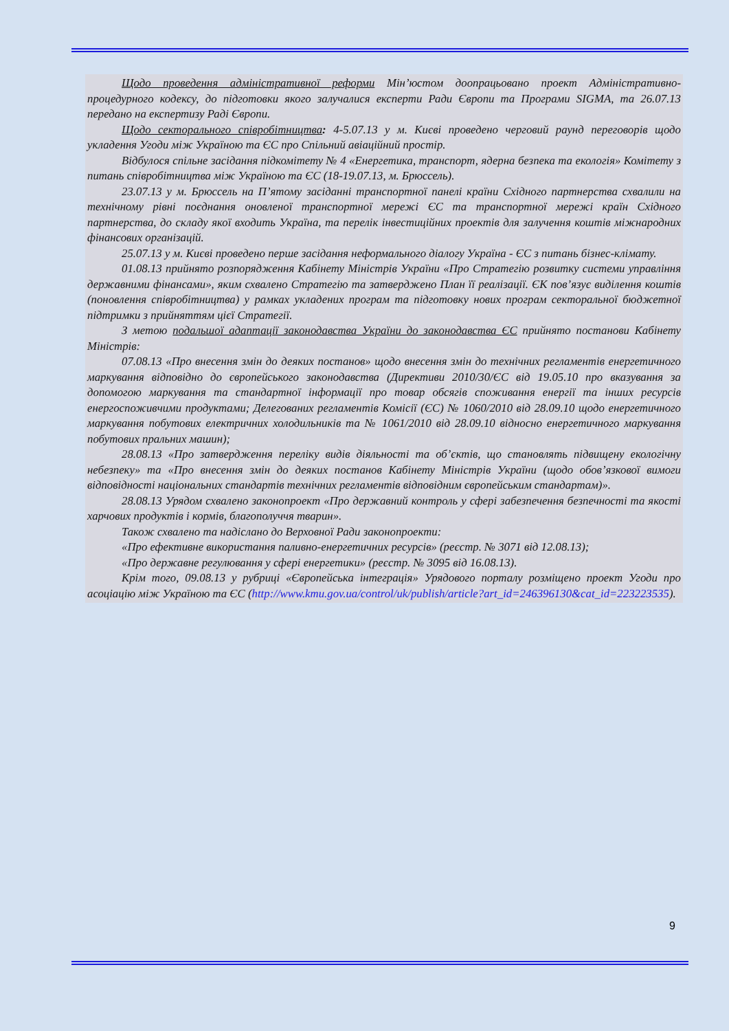Щодо проведення адміністративної реформи Мін’юстом доопрацьовано проект Адміністративно-процедурного кодексу, до підготовки якого залучалися експерти Ради Європи та Програми SIGMA, та 26.07.13 передано на експертизу Раді Європи.
Щодо секторального співробітництва: 4-5.07.13 у м. Києві проведено черговий раунд переговорів щодо укладення Угоди між Україною та ЄС про Спільний авіаційний простір.
Відбулося спільне засідання підкомітету № 4 «Енергетика, транспорт, ядерна безпека та екологія» Комітету з питань співробітництва між Україною та ЄС (18-19.07.13, м. Брюссель).
23.07.13 у м. Брюссель на П’ятому засіданні транспортної панелі країни Східного партнерства схвалили на технічному рівні поєднання оновленої транспортної мережі ЄС та транспортної мережі країн Східного партнерства, до складу якої входить Україна, та перелік інвестиційних проектів для залучення коштів міжнародних фінансових організацій.
25.07.13 у м. Києві проведено перше засідання неформального діалогу Україна - ЄС з питань бізнес-клімату.
01.08.13 прийнято розпорядження Кабінету Міністрів України «Про Стратегію розвитку системи управління державними фінансами», яким схвалено Стратегію та затверджено План її реалізації. ЄК пов’язує виділення коштів (поновлення співробітництва) у рамках укладених програм та підготовку нових програм секторальної бюджетної підтримки з прийняттям цієї Стратегії.
З метою подальшої адаптації законодавства України до законодавства ЄС прийнято постанови Кабінету Міністрів:
07.08.13 «Про внесення змін до деяких постанов» щодо внесення змін до технічних регламентів енергетичного маркування відповідно до європейського законодавства (Директиви 2010/30/ЄС від 19.05.10 про вказування за допомогою маркування та стандартної інформації про товар обсягів споживання енергії та інших ресурсів енергоспоживчими продуктами; Делегованих регламентів Комісії (ЄС) № 1060/2010 від 28.09.10 щодо енергетичного маркування побутових електричних холодильників та № 1061/2010 від 28.09.10 відносно енергетичного маркування побутових пральних машин);
28.08.13 «Про затвердження переліку видів діяльності та об’єктів, що становлять підвищену екологічну небезпеку» та «Про внесення змін до деяких постанов Кабінету Міністрів України (щодо обов’язкової вимоги відповідності національних стандартів технічних регламентів відповідним європейським стандартам)».
28.08.13 Урядом схвалено законопроект «Про державний контроль у сфері забезпечення безпечності та якості харчових продуктів і кормів, благополуччя тварин».
Також схвалено та надіслано до Верховної Ради законопроекти:
«Про ефективне використання паливно-енергетичних ресурсів» (реєстр. № 3071 від 12.08.13);
«Про державне регулювання у сфері енергетики» (реєстр. № 3095 від 16.08.13).
Крім того, 09.08.13 у рубриці «Європейська інтеграція» Урядового порталу розміщено проект Угоди про асоціацію між Україною та ЄС (http://www.kmu.gov.ua/control/uk/publish/article?art_id=246396130&cat_id=223223535).
9